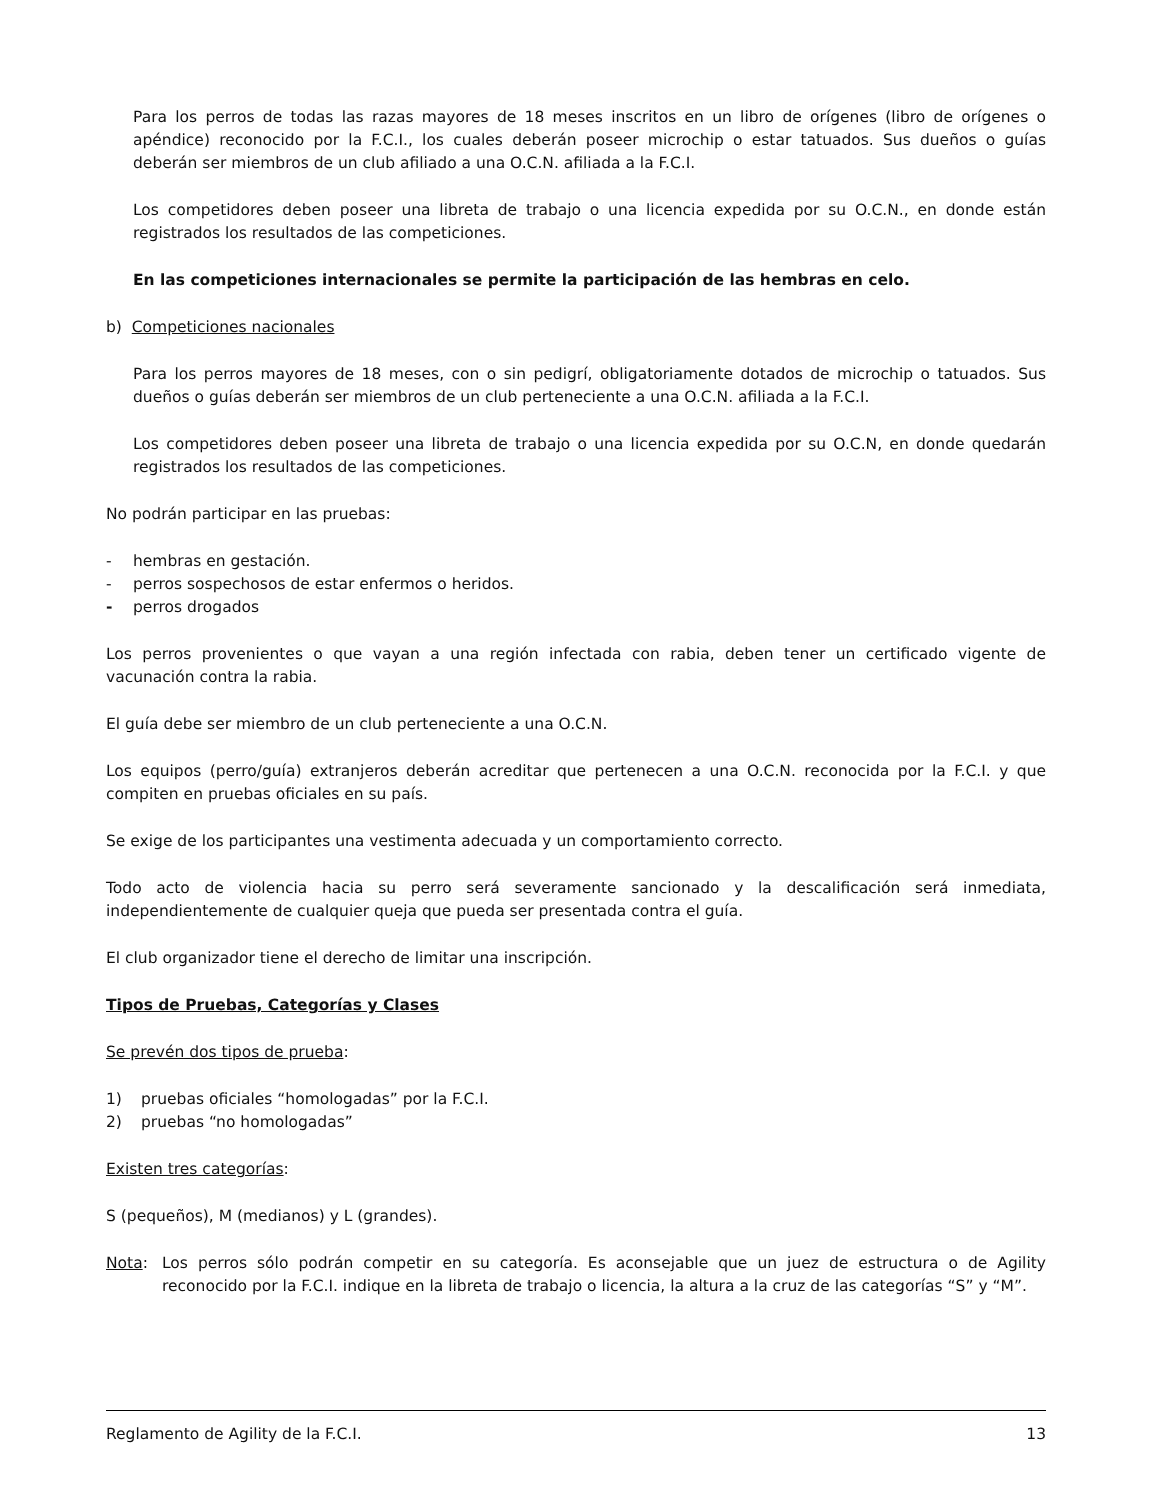Para los perros de todas las razas mayores de 18 meses inscritos en un libro de orígenes (libro de orígenes o apéndice) reconocido por la F.C.I., los cuales deberán poseer microchip o estar tatuados. Sus dueños o guías deberán ser miembros de un club afiliado a una O.C.N. afiliada a la F.C.I.
Los competidores deben poseer una libreta de trabajo o una licencia expedida por su O.C.N., en donde están registrados los resultados de las competiciones.
En las competiciones internacionales se permite la participación de las hembras en celo.
b) Competiciones nacionales
Para los perros mayores de 18 meses, con o sin pedigrí, obligatoriamente dotados de microchip o tatuados. Sus dueños o guías deberán ser miembros de un club perteneciente a una O.C.N. afiliada a la F.C.I.
Los competidores deben poseer una libreta de trabajo o una licencia expedida por su O.C.N, en donde quedarán registrados los resultados de las competiciones.
No podrán participar en las pruebas:
- hembras en gestación.
- perros sospechosos de estar enfermos o heridos.
- perros drogados
Los perros provenientes o que vayan a una región infectada con rabia, deben tener un certificado vigente de vacunación contra la rabia.
El guía debe ser miembro de un club perteneciente a una O.C.N.
Los equipos (perro/guía) extranjeros deberán acreditar que pertenecen a una O.C.N. reconocida por la F.C.I. y que compiten en pruebas oficiales en su país.
Se exige de los participantes una vestimenta adecuada y un comportamiento correcto.
Todo acto de violencia hacia su perro será severamente sancionado y la descalificación será inmediata, independientemente de cualquier queja que pueda ser presentada contra el guía.
El club organizador tiene el derecho de limitar una inscripción.
Tipos de Pruebas, Categorías y Clases
Se prevén dos tipos de prueba:
1) pruebas oficiales “homologadas” por la F.C.I.
2) pruebas “no homologadas”
Existen tres categorías:
S (pequeños), M (medianos) y L (grandes).
Nota: Los perros sólo podrán competir en su categoría. Es aconsejable que un juez de estructura o de Agility reconocido por la F.C.I. indique en la libreta de trabajo o licencia, la altura a la cruz de las categorías “S” y “M”.
Reglamento de Agility de la F.C.I. 13